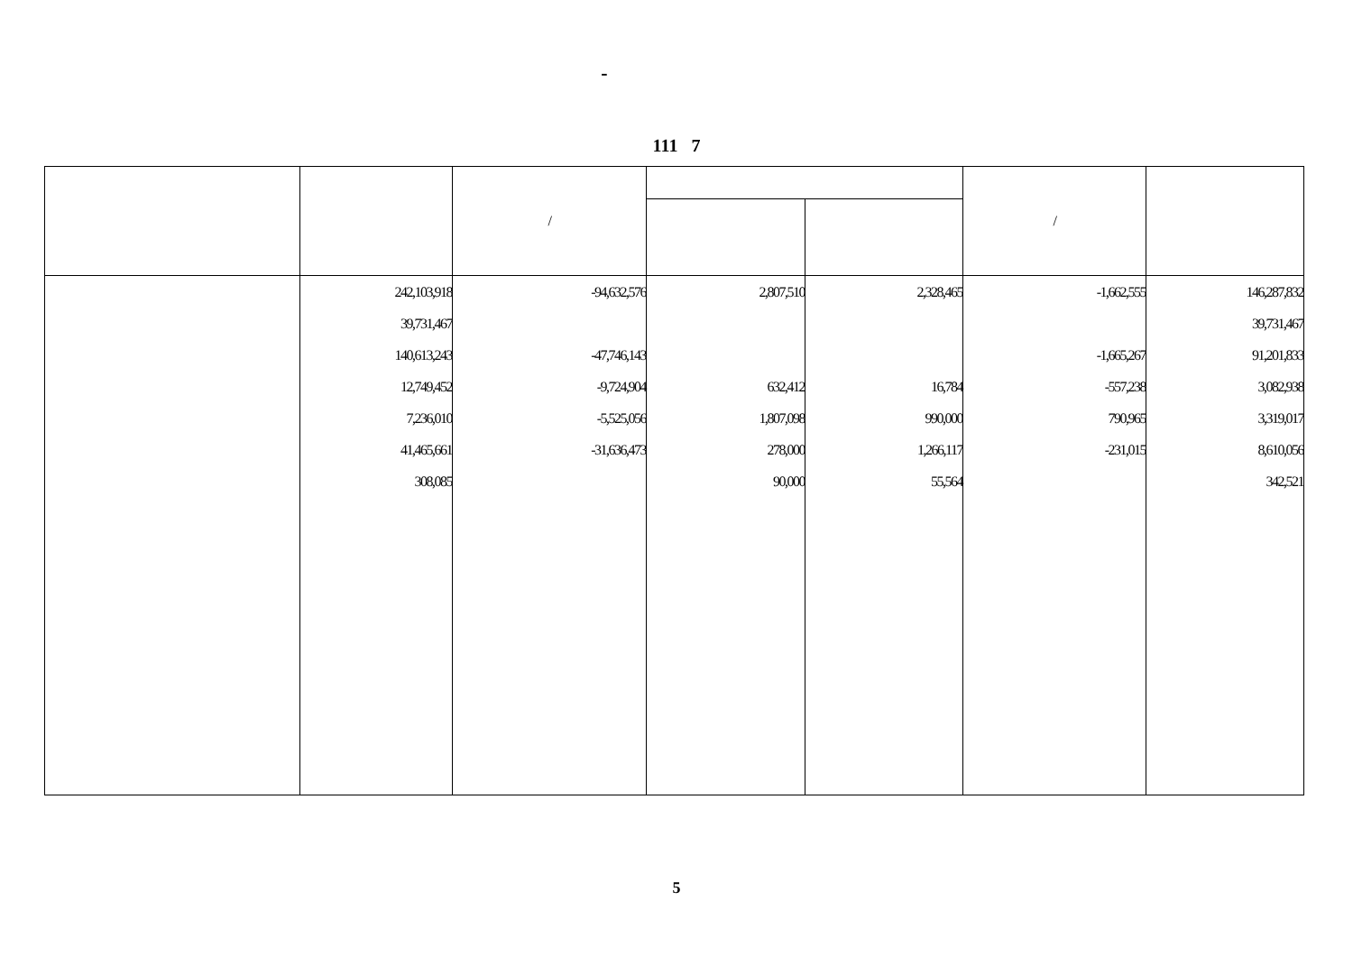-
111 7
| | | / | | | / | |
| --- | --- | --- | --- | --- | --- | --- |
| | 242,103,918 | -94,632,576 | 2,807,510 | 2,328,465 | -1,662,555 | 146,287,832 |
| | 39,731,467 | | | | | 39,731,467 |
| | 140,613,243 | -47,746,143 | | | -1,665,267 | 91,201,833 |
| | 12,749,452 | -9,724,904 | 632,412 | 16,784 | -557,238 | 3,082,938 |
| | 7,236,010 | -5,525,056 | 1,807,098 | 990,000 | 790,965 | 3,319,017 |
| | 41,465,661 | -31,636,473 | 278,000 | 1,266,117 | -231,015 | 8,610,056 |
| | 308,085 | | 90,000 | 55,564 | | 342,521 |
5